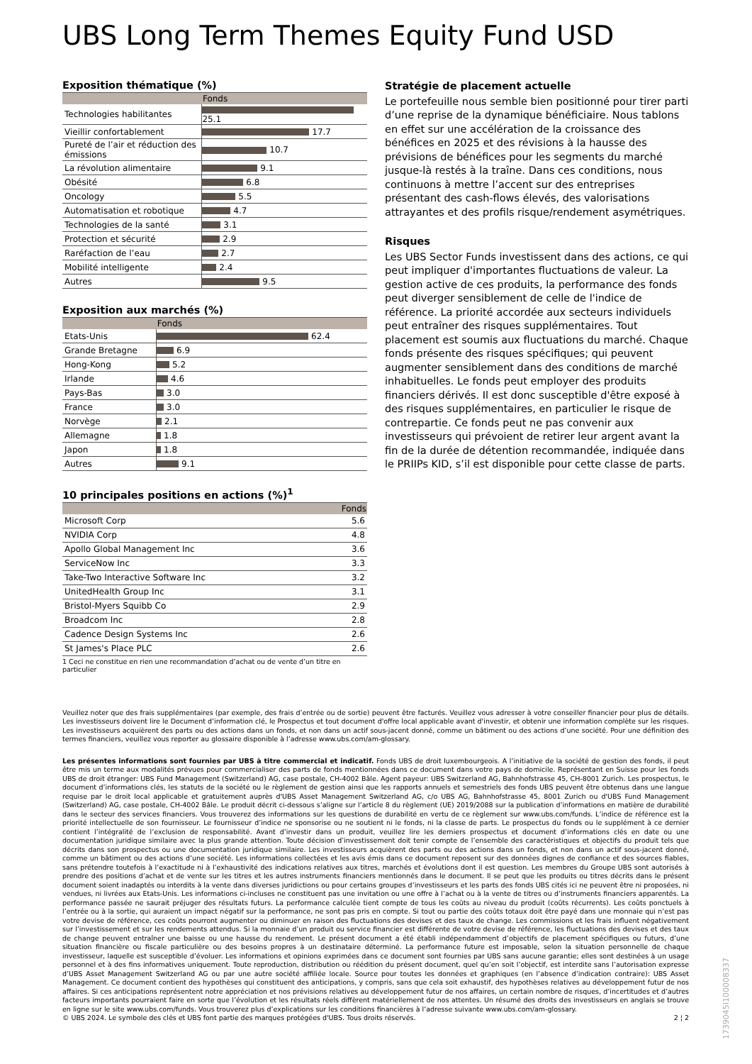UBS Long Term Themes Equity Fund USD
Exposition thématique (%)
| | Fonds |
| --- | --- |
| Technologies habilitantes | 25.1 |
| Vieillir confortablement | 17.7 |
| Pureté de l’air et réduction des émissions | 10.7 |
| La révolution alimentaire | 9.1 |
| Obésité | 6.8 |
| Oncology | 5.5 |
| Automatisation et robotique | 4.7 |
| Technologies de la santé | 3.1 |
| Protection et sécurité | 2.9 |
| Raréfaction de l’eau | 2.7 |
| Mobilité intelligente | 2.4 |
| Autres | 9.5 |
Exposition aux marchés (%)
| | Fonds |
| --- | --- |
| Etats-Unis | 62.4 |
| Grande Bretagne | 6.9 |
| Hong-Kong | 5.2 |
| Irlande | 4.6 |
| Pays-Bas | 3.0 |
| France | 3.0 |
| Norvège | 2.1 |
| Allemagne | 1.8 |
| Japon | 1.8 |
| Autres | 9.1 |
10 principales positions en actions (%)<sup>1</sup>
| | Fonds |
| --- | --- |
| Microsoft Corp | 5.6 |
| NVIDIA Corp | 4.8 |
| Apollo Global Management Inc | 3.6 |
| ServiceNow Inc | 3.3 |
| Take-Two Interactive Software Inc | 3.2 |
| UnitedHealth Group Inc | 3.1 |
| Bristol-Myers Squibb Co | 2.9 |
| Broadcom Inc | 2.8 |
| Cadence Design Systems Inc | 2.6 |
| St James's Place PLC | 2.6 |
1 Ceci ne constitue en rien une recommandation d’achat ou de vente d’un titre en particulier
Stratégie de placement actuelle
Le portefeuille nous semble bien positionné pour tirer parti d’une reprise de la dynamique bénéficiaire. Nous tablons en effet sur une accélération de la croissance des bénéfices en 2025 et des révisions à la hausse des prévisions de bénéfices pour les segments du marché jusque-là restés à la traîne. Dans ces conditions, nous continuons à mettre l’accent sur des entreprises présentant des cash-flows élevés, des valorisations attrayantes et des profils risque/rendement asymétriques.
Risques
Les UBS Sector Funds investissent dans des actions, ce qui peut impliquer d'importantes fluctuations de valeur. La gestion active de ces produits, la performance des fonds peut diverger sensiblement de celle de l'indice de référence. La priorité accordée aux secteurs individuels peut entraîner des risques supplémentaires. Tout placement est soumis aux fluctuations du marché. Chaque fonds présente des risques spécifiques; qui peuvent augmenter sensiblement dans des conditions de marché inhabituelles. Le fonds peut employer des produits financiers dérivés. Il est donc susceptible d'être exposé à des risques supplémentaires, en particulier le risque de contrepartie. Ce fonds peut ne pas convenir aux investisseurs qui prévoient de retirer leur argent avant la fin de la durée de détention recommandée, indiquée dans le PRIIPs KID, s’il est disponible pour cette classe de parts.
Veuillez noter que des frais supplémentaires (par exemple, des frais d’entrée ou de sortie) peuvent être facturés. Veuillez vous adresser à votre conseiller financier pour plus de détails. Les investisseurs doivent lire le Document d’information clé, le Prospectus et tout document d'offre local applicable avant d'investir, et obtenir une information complète sur les risques. Les investisseurs acquièrent des parts ou des actions dans un fonds, et non dans un actif sous-jacent donné, comme un bâtiment ou des actions d’une société. Pour une définition des termes financiers, veuillez vous reporter au glossaire disponible à l’adresse www.ubs.com/am-glossary.
Les présentes informations sont fournies par UBS à titre commercial et indicatif. Fonds UBS de droit luxembourgeois. A l’initiative de la société de gestion des fonds, il peut être mis un terme aux modalités prévues pour commercialiser des parts de fonds mentionnées dans ce document dans votre pays de domicile. Représentant en Suisse pour les fonds UBS de droit étranger: UBS Fund Management (Switzerland) AG, case postale, CH-4002 Bâle. Agent payeur: UBS Switzerland AG, Bahnhofstrasse 45, CH-8001 Zurich. Les prospectus, le document d’informations clés, les statuts de la société ou le règlement de gestion ainsi que les rapports annuels et semestriels des fonds UBS peuvent être obtenus dans une langue requise par le droit local applicable et gratuitement auprès d'UBS Asset Management Switzerland AG, c/o UBS AG, Bahnhofstrasse 45, 8001 Zurich ou d'UBS Fund Management (Switzerland) AG, case postale, CH-4002 Bâle. Le produit décrit ci-dessous s’aligne sur l’article 8 du règlement (UE) 2019/2088 sur la publication d’informations en matière de durabilité dans le secteur des services financiers. Vous trouverez des informations sur les questions de durabilité en vertu de ce règlement sur www.ubs.com/funds. L’indice de référence est la priorité intellectuelle de son fournisseur. Le fournisseur d’indice ne sponsorise ou ne soutient ni le fonds, ni la classe de parts. Le prospectus du fonds ou le supplément à ce dernier contient l’intégralité de l’exclusion de responsabilité. Avant d’investir dans un produit, veuillez lire les derniers prospectus et document d’informations clés en date ou une documentation juridique similaire avec la plus grande attention. Toute décision d’investissement doit tenir compte de l’ensemble des caractéristiques et objectifs du produit tels que décrits dans son prospectus ou une documentation juridique similaire. Les investisseurs acquièrent des parts ou des actions dans un fonds, et non dans un actif sous-jacent donné, comme un bâtiment ou des actions d’une société. Les informations collectées et les avis émis dans ce document reposent sur des données dignes de confiance et des sources fiables, sans prétendre toutefois à l’exactitude ni à l’exhaustivité des indications relatives aux titres, marchés et évolutions dont il est question. Les membres du Groupe UBS sont autorisés à prendre des positions d’achat et de vente sur les titres et les autres instruments financiers mentionnés dans le document. Il se peut que les produits ou titres décrits dans le présent document soient inadaptés ou interdits à la vente dans diverses juridictions ou pour certains groupes d’investisseurs et les parts des fonds UBS cités ici ne peuvent être ni proposées, ni vendues, ni livrées aux Etats-Unis. Les informations ci-incluses ne constituent pas une invitation ou une offre à l’achat ou à la vente de titres ou d’instruments financiers apparentés. La performance passée ne saurait préjuger des résultats futurs. La performance calculée tient compte de tous les coûts au niveau du produit (coûts récurrents). Les coûts ponctuels à l’entrée ou à la sortie, qui auraient un impact négatif sur la performance, ne sont pas pris en compte. Si tout ou partie des coûts totaux doit être payé dans une monnaie qui n’est pas votre devise de référence, ces coûts pourront augmenter ou diminuer en raison des fluctuations des devises et des taux de change. Les commissions et les frais influent négativement sur l’investissement et sur les rendements attendus. Si la monnaie d’un produit ou service financier est différente de votre devise de référence, les fluctuations des devises et des taux de change peuvent entraîner une baisse ou une hausse du rendement. Le présent document a été établi indépendamment d’objectifs de placement spécifiques ou futurs, d’une situation financière ou fiscale particulière ou des besoins propres à un destinataire déterminé. La performance future est imposable, selon la situation personnelle de chaque investisseur, laquelle est susceptible d’évoluer. Les informations et opinions exprimées dans ce document sont fournies par UBS sans aucune garantie; elles sont destinées à un usage personnel et à des fins informatives uniquement. Toute reproduction, distribution ou réédition du présent document, quel qu’en soit l’objectif, est interdite sans l’autorisation expresse d’UBS Asset Management Switzerland AG ou par une autre société affiliée locale. Source pour toutes les données et graphiques (en l’absence d’indication contraire): UBS Asset Management. Ce document contient des hypothèses qui constituent des anticipations, y compris, sans que cela soit exhaustif, des hypothèses relatives au développement futur de nos affaires. Si ces anticipations représentent notre appréciation et nos prévisions relatives au développement futur de nos affaires, un certain nombre de risques, d’incertitudes et d’autres facteurs importants pourraient faire en sorte que l’évolution et les résultats réels diffèrent matériellement de nos attentes. Un résumé des droits des investisseurs en anglais se trouve en ligne sur le site www.ubs.com/funds. Vous trouverez plus d’explications sur les conditions financières à l’adresse suivante www.ubs.com/am-glossary.
© UBS 2024. Le symbole des clés et UBS font partie des marques protégées d'UBS. Tous droits réservés. 2 ¦ 2
1739045I100008337